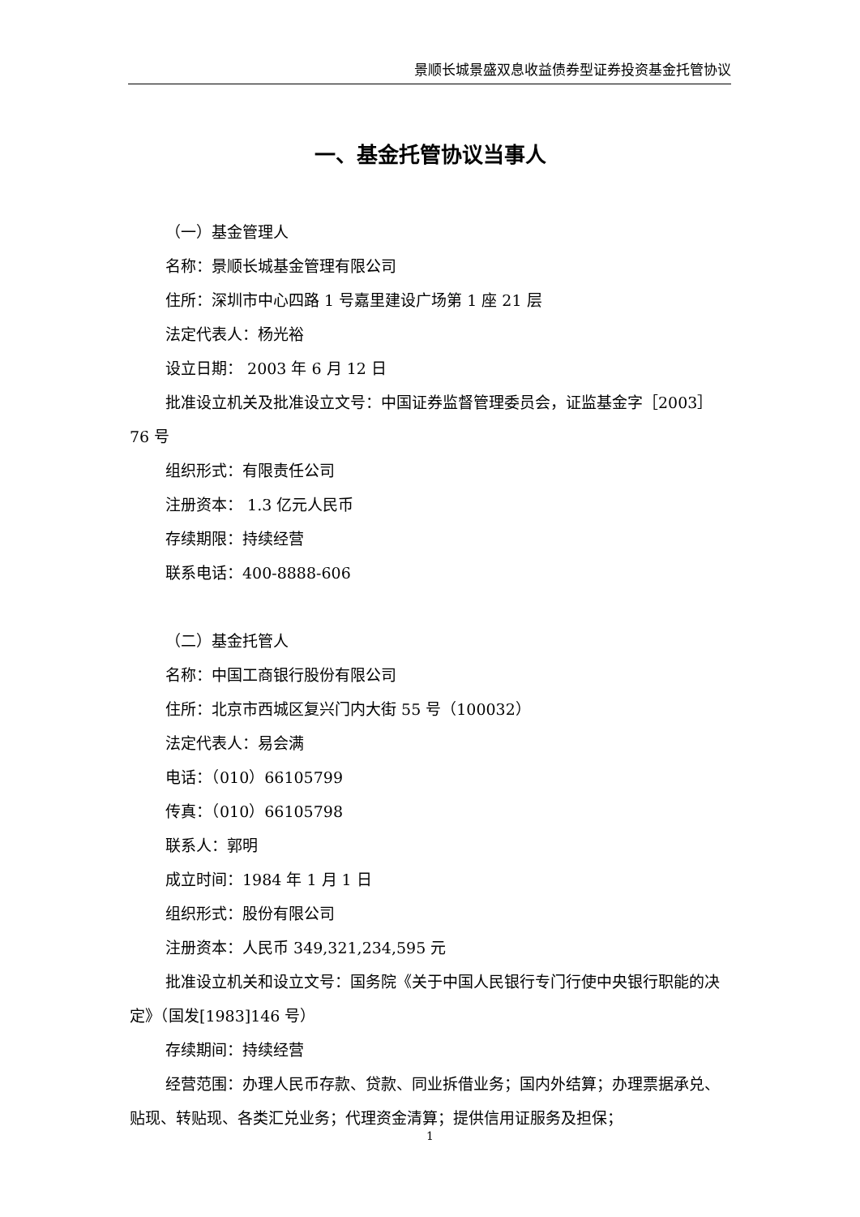景顺长城景盛双息收益债券型证券投资基金托管协议
一、基金托管协议当事人
（一）基金管理人
名称：景顺长城基金管理有限公司
住所：深圳市中心四路 1 号嘉里建设广场第 1 座 21 层
法定代表人：杨光裕
设立日期： 2003 年 6 月 12 日
批准设立机关及批准设立文号：中国证券监督管理委员会，证监基金字［2003］76 号
组织形式：有限责任公司
注册资本： 1.3 亿元人民币
存续期限：持续经营
联系电话：400-8888-606
（二）基金托管人
名称：中国工商银行股份有限公司
住所：北京市西城区复兴门内大街 55 号（100032）
法定代表人：易会满
电话：（010）66105799
传真：（010）66105798
联系人：郭明
成立时间：1984 年 1 月 1 日
组织形式：股份有限公司
注册资本：人民币 349,321,234,595 元
批准设立机关和设立文号：国务院《关于中国人民银行专门行使中央银行职能的决定》（国发[1983]146 号）
存续期间：持续经营
经营范围：办理人民币存款、贷款、同业拆借业务；国内外结算；办理票据承兑、贴现、转贴现、各类汇兑业务；代理资金清算；提供信用证服务及担保；
1